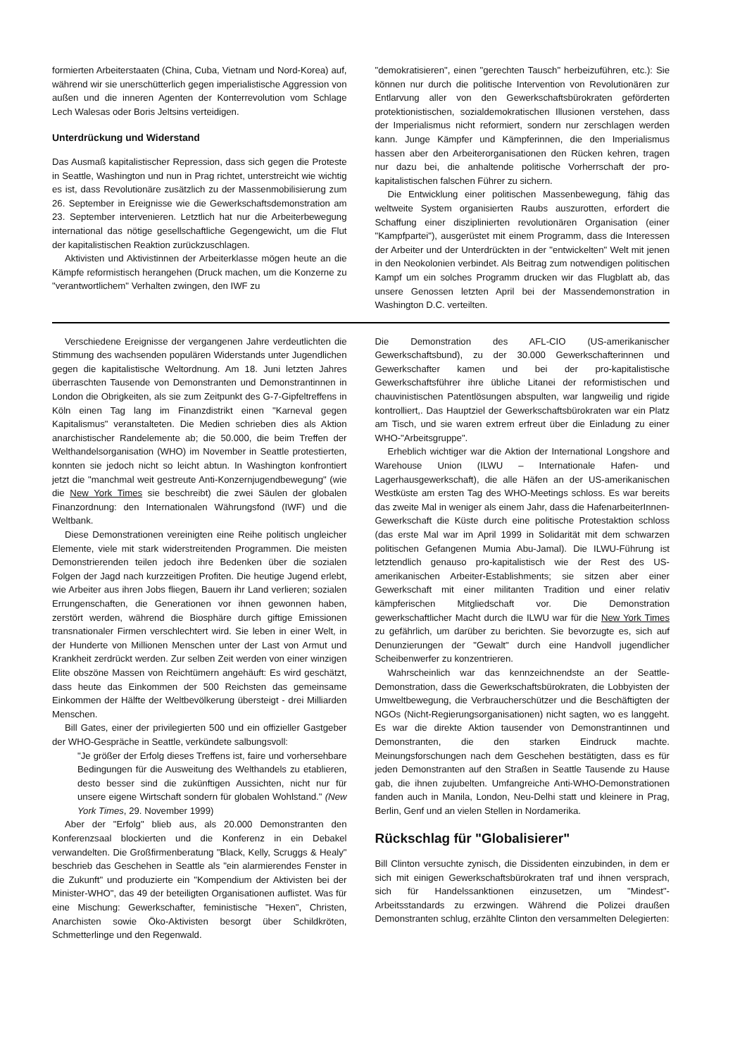formierten Arbeiterstaaten (China, Cuba, Vietnam und Nord-Korea) auf, während wir sie unerschütterlich gegen imperialistische Aggression von außen und die inneren Agenten der Konterrevolution vom Schlage Lech Walesas oder Boris Jeltsins verteidigen.
Unterdrückung und Widerstand
Das Ausmaß kapitalistischer Repression, dass sich gegen die Proteste in Seattle, Washington und nun in Prag richtet, unterstreicht wie wichtig es ist, dass Revolutionäre zusätzlich zu der Massenmobilisierung zum 26. September in Ereignisse wie die Gewerkschaftsdemonstration am 23. September intervenieren. Letztlich hat nur die Arbeiterbewegung international das nötige gesellschaftliche Gegengewicht, um die Flut der kapitalistischen Reaktion zurückzuschlagen.
Aktivisten und Aktivistinnen der Arbeiterklasse mögen heute an die Kämpfe reformistisch herangehen (Druck machen, um die Konzerne zu "verantwortlichem" Verhalten zwingen, den IWF zu
"demokratisieren", einen "gerechten Tausch" herbeizuführen, etc.): Sie können nur durch die politische Intervention von Revolutionären zur Entlarvung aller von den Gewerkschaftsbürokraten geförderten protektionistischen, sozialdemokratischen Illusionen verstehen, dass der Imperialismus nicht reformiert, sondern nur zerschlagen werden kann. Junge Kämpfer und Kämpferinnen, die den Imperialismus hassen aber den Arbeiterorganisationen den Rücken kehren, tragen nur dazu bei, die anhaltende politische Vorherrschaft der pro-kapitalistischen falschen Führer zu sichern.
Die Entwicklung einer politischen Massenbewegung, fähig das weltweite System organisierten Raubs auszurotten, erfordert die Schaffung einer disziplinierten revolutionären Organisation (einer "Kampfpartei"), ausgerüstet mit einem Programm, dass die Interessen der Arbeiter und der Unterdrückten in der "entwickelten" Welt mit jenen in den Neokolonien verbindet. Als Beitrag zum notwendigen politischen Kampf um ein solches Programm drucken wir das Flugblatt ab, das unsere Genossen letzten April bei der Massendemonstration in Washington D.C. verteilten.
Verschiedene Ereignisse der vergangenen Jahre verdeutlichten die Stimmung des wachsenden populären Widerstands unter Jugendlichen gegen die kapitalistische Weltordnung. Am 18. Juni letzten Jahres überraschten Tausende von Demonstranten und Demonstrantinnen in London die Obrigkeiten, als sie zum Zeitpunkt des G-7-Gipfeltreffens in Köln einen Tag lang im Finanzdistrikt einen "Karneval gegen Kapitalismus" veranstalteten. Die Medien schrieben dies als Aktion anarchistischer Randelemente ab; die 50.000, die beim Treffen der Welthandelsorganisation (WHO) im November in Seattle protestierten, konnten sie jedoch nicht so leicht abtun. In Washington konfrontiert jetzt die "manchmal weit gestreute Anti-Konzernjugendbewegung" (wie die New York Times sie beschreibt) die zwei Säulen der globalen Finanzordnung: den Internationalen Währungsfond (IWF) und die Weltbank.
Diese Demonstrationen vereinigten eine Reihe politisch ungleicher Elemente, viele mit stark widerstreitenden Programmen. Die meisten Demonstrierenden teilen jedoch ihre Bedenken über die sozialen Folgen der Jagd nach kurzzeitigen Profiten. Die heutige Jugend erlebt, wie Arbeiter aus ihren Jobs fliegen, Bauern ihr Land verlieren; sozialen Errungenschaften, die Generationen vor ihnen gewonnen haben, zerstört werden, während die Biosphäre durch giftige Emissionen transnationaler Firmen verschlechtert wird. Sie leben in einer Welt, in der Hunderte von Millionen Menschen unter der Last von Armut und Krankheit zerdrückt werden. Zur selben Zeit werden von einer winzigen Elite obszöne Massen von Reichtümern angehäuft: Es wird geschätzt, dass heute das Einkommen der 500 Reichsten das gemeinsame Einkommen der Hälfte der Weltbevölkerung übersteigt - drei Milliarden Menschen.
Bill Gates, einer der privilegierten 500 und ein offizieller Gastgeber der WHO-Gespräche in Seattle, verkündete salbungsvoll:
"Je größer der Erfolg dieses Treffens ist, faire und vorhersehbare Bedingungen für die Ausweitung des Welthandels zu etablieren, desto besser sind die zukünftigen Aussichten, nicht nur für unsere eigene Wirtschaft sondern für globalen Wohlstand." (New York Times, 29. November 1999)
Aber der "Erfolg" blieb aus, als 20.000 Demonstranten den Konferenzsaal blockierten und die Konferenz in ein Debakel verwandelten. Die Großfirmenberatung "Black, Kelly, Scruggs & Healy" beschrieb das Geschehen in Seattle als "ein alarmierendes Fenster in die Zukunft" und produzierte ein "Kompendium der Aktivisten bei der Minister-WHO", das 49 der beteiligten Organisationen auflistet. Was für eine Mischung: Gewerkschafter, feministische "Hexen", Christen, Anarchisten sowie Öko-Aktivisten besorgt über Schildkröten, Schmetterlinge und den Regenwald.
Die Demonstration des AFL-CIO (US-amerikanischer Gewerkschaftsbund), zu der 30.000 Gewerkschafterinnen und Gewerkschafter kamen und bei der pro-kapitalistische Gewerkschaftsführer ihre übliche Litanei der reformistischen und chauvinistischen Patentlösungen abspulten, war langweilig und rigide kontrolliert,. Das Hauptziel der Gewerkschaftsbürokraten war ein Platz am Tisch, und sie waren extrem erfreut über die Einladung zu einer WHO-"Arbeitsgruppe".
Erheblich wichtiger war die Aktion der International Longshore and Warehouse Union (ILWU – Internationale Hafen- und Lagerhausgewerkschaft), die alle Häfen an der US-amerikanischen Westküste am ersten Tag des WHO-Meetings schloss. Es war bereits das zweite Mal in weniger als einem Jahr, dass die HafenarbeiterInnen-Gewerkschaft die Küste durch eine politische Protestaktion schloss (das erste Mal war im April 1999 in Solidarität mit dem schwarzen politischen Gefangenen Mumia Abu-Jamal). Die ILWU-Führung ist letztendlich genauso pro-kapitalistisch wie der Rest des US-amerikanischen Arbeiter-Establishments; sie sitzen aber einer Gewerkschaft mit einer militanten Tradition und einer relativ kämpferischen Mitgliedschaft vor. Die Demonstration gewerkschaftlicher Macht durch die ILWU war für die New York Times zu gefährlich, um darüber zu berichten. Sie bevorzugte es, sich auf Denunzierungen der "Gewalt" durch eine Handvoll jugendlicher Scheibenwerfer zu konzentrieren.
Wahrscheinlich war das kennzeichnendste an der Seattle-Demonstration, dass die Gewerkschaftsbürokraten, die Lobbyisten der Umweltbewegung, die Verbraucherschützer und die Beschäftigten der NGOs (Nicht-Regierungsorganisationen) nicht sagten, wo es langgeht. Es war die direkte Aktion tausender von Demonstrantinnen und Demonstranten, die den starken Eindruck machte. Meinungsforschungen nach dem Geschehen bestätigten, dass es für jeden Demonstranten auf den Straßen in Seattle Tausende zu Hause gab, die ihnen zujubelten. Umfangreiche Anti-WHO-Demonstrationen fanden auch in Manila, London, Neu-Delhi statt und kleinere in Prag, Berlin, Genf und an vielen Stellen in Nordamerika.
Rückschlag für "Globalisierer"
Bill Clinton versuchte zynisch, die Dissidenten einzubinden, in dem er sich mit einigen Gewerkschaftsbürokraten traf und ihnen versprach, sich für Handelssanktionen einzusetzen, um "Mindest"-Arbeitsstandards zu erzwingen. Während die Polizei draußen Demonstranten schlug, erzählte Clinton den versammelten Delegierten: